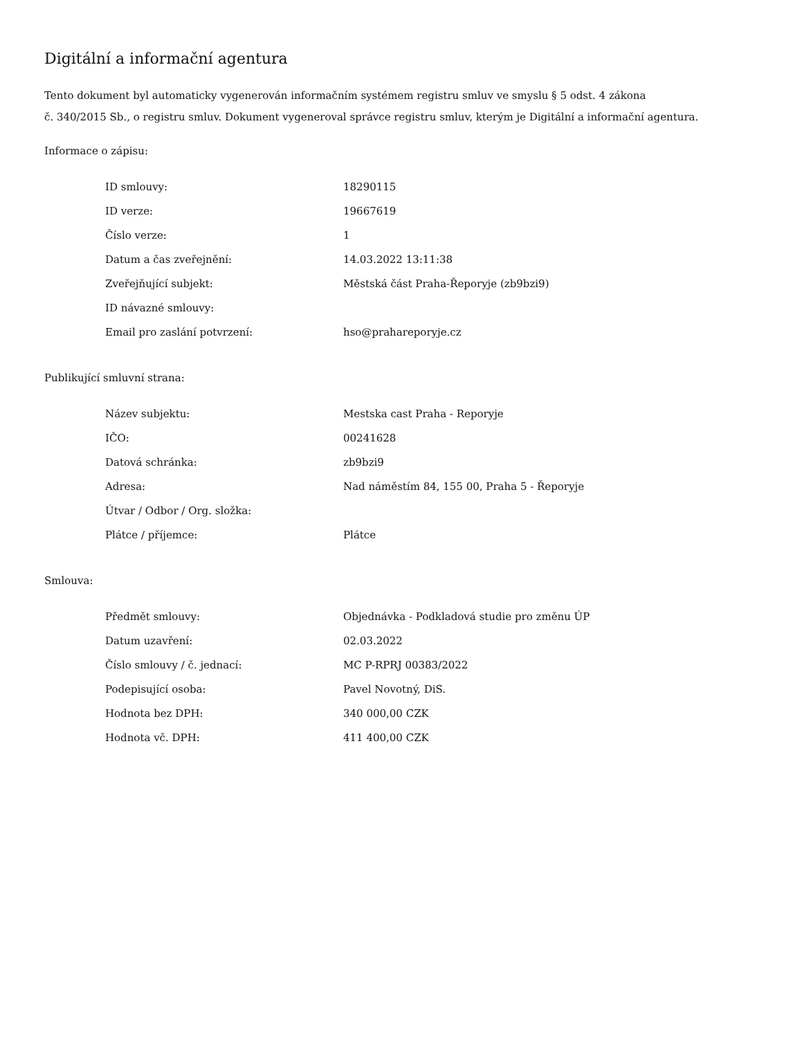Digitální a informační agentura
Tento dokument byl automaticky vygenerován informačním systémem registru smluv ve smyslu § 5 odst. 4 zákona
č. 340/2015 Sb., o registru smluv. Dokument vygeneroval správce registru smluv, kterým je Digitální a informační agentura.
Informace o zápisu:
| ID smlouvy: | 18290115 |
| ID verze: | 19667619 |
| Číslo verze: | 1 |
| Datum a čas zveřejnění: | 14.03.2022 13:11:38 |
| Zveřejňující subjekt: | Městská část Praha-Řeporyje (zb9bzi9) |
| ID návazné smlouvy: | |
| Email pro zaslání potvrzení: | hso@prahareporyje.cz |
Publikující smluvní strana:
| Název subjektu: | Mestska cast Praha - Reporyje |
| IČO: | 00241628 |
| Datová schránka: | zb9bzi9 |
| Adresa: | Nad náměstím 84, 155 00, Praha 5 - Řeporyje |
| Útvar / Odbor / Org. složka: | |
| Plátce / příjemce: | Plátce |
Smlouva:
| Předmět smlouvy: | Objednávka - Podkladová studie pro změnu ÚP |
| Datum uzavření: | 02.03.2022 |
| Číslo smlouvy / č. jednací: | MC P-RPRJ 00383/2022 |
| Podepisující osoba: | Pavel Novotný, DiS. |
| Hodnota bez DPH: | 340 000,00 CZK |
| Hodnota vč. DPH: | 411 400,00 CZK |